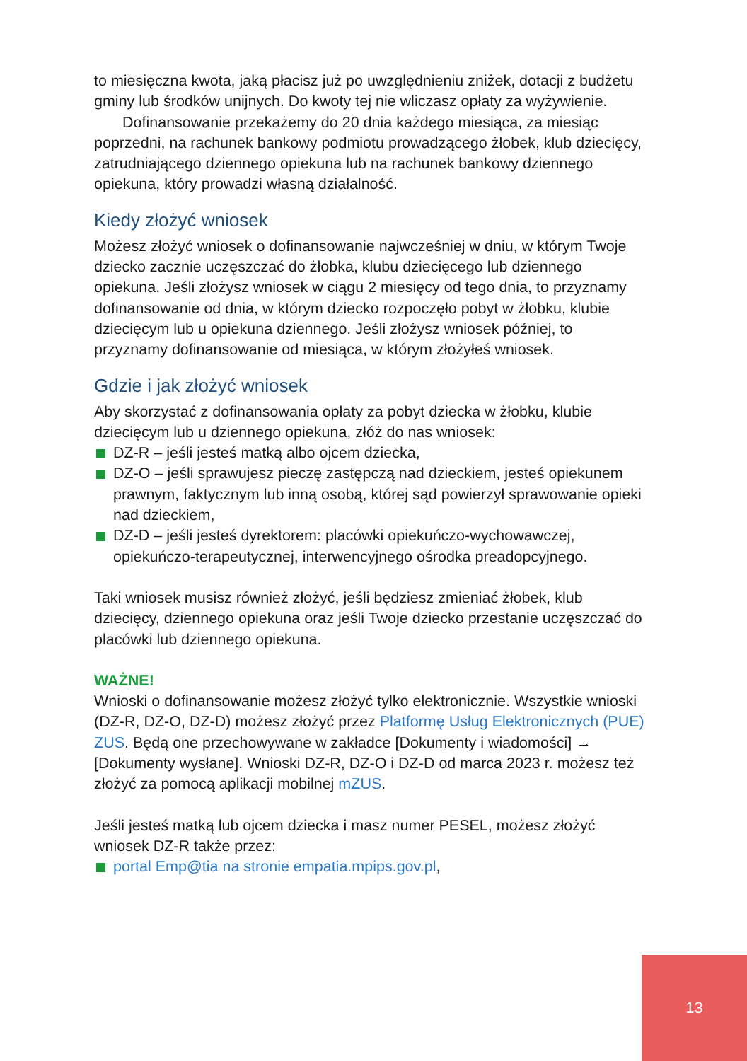to miesięczna kwota, jaką płacisz już po uwzględnieniu zniżek, dotacji z budżetu gminy lub środków unijnych. Do kwoty tej nie wliczasz opłaty za wyżywienie.
Dofinansowanie przekażemy do 20 dnia każdego miesiąca, za miesiąc poprzedni, na rachunek bankowy podmiotu prowadzącego żłobek, klub dziecięcy, zatrudniającego dziennego opiekuna lub na rachunek bankowy dziennego opiekuna, który prowadzi własną działalność.
Kiedy złożyć wniosek
Możesz złożyć wniosek o dofinansowanie najwcześniej w dniu, w którym Twoje dziecko zacznie uczęszczać do żłobka, klubu dziecięcego lub dziennego opiekuna. Jeśli złożysz wniosek w ciągu 2 miesięcy od tego dnia, to przyznamy dofinansowanie od dnia, w którym dziecko rozpoczęło pobyt w żłobku, klubie dziecięcym lub u opiekuna dziennego. Jeśli złożysz wniosek później, to przyznamy dofinansowanie od miesiąca, w którym złożyłeś wniosek.
Gdzie i jak złożyć wniosek
Aby skorzystać z dofinansowania opłaty za pobyt dziecka w żłobku, klubie dziecięcym lub u dziennego opiekuna, złóż do nas wniosek:
DZ-R – jeśli jesteś matką albo ojcem dziecka,
DZ-O – jeśli sprawujesz pieczę zastępczą nad dzieckiem, jesteś opiekunem prawnym, faktycznym lub inną osobą, której sąd powierzył sprawowanie opieki nad dzieckiem,
DZ-D – jeśli jesteś dyrektorem: placówki opiekuńczo-wychowawczej, opiekuńczo-terapeutycznej, interwencyjnego ośrodka preadopcyjnego.
Taki wniosek musisz również złożyć, jeśli będziesz zmieniać żłobek, klub dziecięcy, dziennego opiekuna oraz jeśli Twoje dziecko przestanie uczęszczać do placówki lub dziennego opiekuna.
WAŻNE!
Wnioski o dofinansowanie możesz złożyć tylko elektronicznie. Wszystkie wnioski (DZ-R, DZ-O, DZ-D) możesz złożyć przez Platformę Usług Elektronicznych (PUE) ZUS. Będą one przechowywane w zakładce [Dokumenty i wiadomości] → [Dokumenty wysłane]. Wnioski DZ-R, DZ-O i DZ-D od marca 2023 r. możesz też złożyć za pomocą aplikacji mobilnej mZUS.
Jeśli jesteś matką lub ojcem dziecka i masz numer PESEL, możesz złożyć wniosek DZ-R także przez:
portal Emp@tia na stronie empatia.mpips.gov.pl,
13